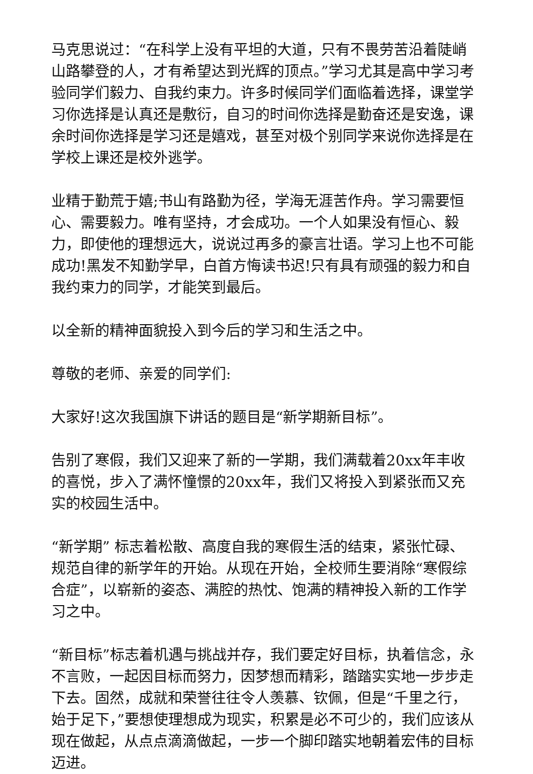马克思说过：“在科学上没有平坦的大道，只有不畏劳苦沿着陡峭山路攀登的人，才有希望达到光辉的顶点。”学习尤其是高中学习考验同学们毅力、自我约束力。许多时候同学们面临着选择，课堂学习你选择是认真还是敷衍，自习的时间你选择是勤奋还是安逸，课余时间你选择是学习还是嬉戏，甚至对极个别同学来说你选择是在学校上课还是校外逃学。
业精于勤荒于嬉;书山有路勤为径，学海无涯苦作舟。学习需要恒心、需要毅力。唯有坚持，才会成功。一个人如果没有恒心、毅力，即使他的理想远大，说说过再多的豪言壮语。学习上也不可能成功!黑发不知勤学早，白首方悔读书迟!只有具有顽强的毅力和自我约束力的同学，才能笑到最后。
以全新的精神面貌投入到今后的学习和生活之中。
尊敬的老师、亲爱的同学们:
大家好!这次我国旗下讲话的题目是“新学期新目标”。
告别了寒假，我们又迎来了新的一学期，我们满载着20xx年丰收的喜悦，步入了满怀憧憬的20xx年，我们又将投入到紧张而又充实的校园生活中。
“新学期” 标志着松散、高度自我的寒假生活的结束，紧张忙碌、规范自律的新学年的开始。从现在开始，全校师生要消除“寒假综合症”，以崭新的姿态、满腔的热忱、饱满的精神投入新的工作学习之中。
“新目标”标志着机遇与挑战并存，我们要定好目标，执着信念，永不言败，一起因目标而努力，因梦想而精彩，踏踏实实地一步步走下去。固然，成就和荣誉往往令人羡慕、钦佩，但是“千里之行，始于足下，”要想使理想成为现实，积累是必不可少的，我们应该从现在做起，从点点滴滴做起，一步一个脚印踏实地朝着宏伟的目标迈进。